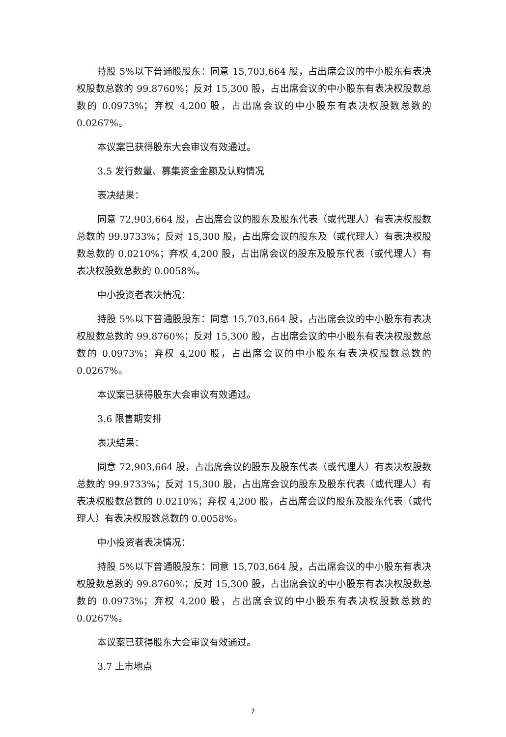持股 5%以下普通股股东：同意 15,703,664 股，占出席会议的中小股东有表决权股数总数的 99.8760%；反对 15,300 股，占出席会议的中小股东有表决权股数总数的 0.0973%；弃权 4,200 股，占出席会议的中小股东有表决权股数总数的 0.0267%。
本议案已获得股东大会审议有效通过。
3.5 发行数量、募集资金金额及认购情况
表决结果：
同意 72,903,664 股，占出席会议的股东及股东代表（或代理人）有表决权股数总数的 99.9733%；反对 15,300 股，占出席会议的股东及（或代理人）有表决权股数总数的 0.0210%；弃权 4,200 股，占出席会议的股东及股东代表（或代理人）有表决权股数总数的 0.0058%。
中小投资者表决情况：
持股 5%以下普通股股东：同意 15,703,664 股，占出席会议的中小股东有表决权股数总数的 99.8760%；反对 15,300 股，占出席会议的中小股东有表决权股数总数的 0.0973%；弃权 4,200 股，占出席会议的中小股东有表决权股数总数的 0.0267%。
本议案已获得股东大会审议有效通过。
3.6 限售期安排
表决结果：
同意 72,903,664 股，占出席会议的股东及股东代表（或代理人）有表决权股数总数的 99.9733%；反对 15,300 股，占出席会议的股东及股东代表（或代理人）有表决权股数总数的 0.0210%；弃权 4,200 股，占出席会议的股东及股东代表（或代理人）有表决权股数总数的 0.0058%。
中小投资者表决情况：
持股 5%以下普通股股东：同意 15,703,664 股，占出席会议的中小股东有表决权股数总数的 99.8760%；反对 15,300 股，占出席会议的中小股东有表决权股数总数的 0.0973%；弃权 4,200 股，占出席会议的中小股东有表决权股数总数的 0.0267%。
本议案已获得股东大会审议有效通过。
3.7 上市地点
7